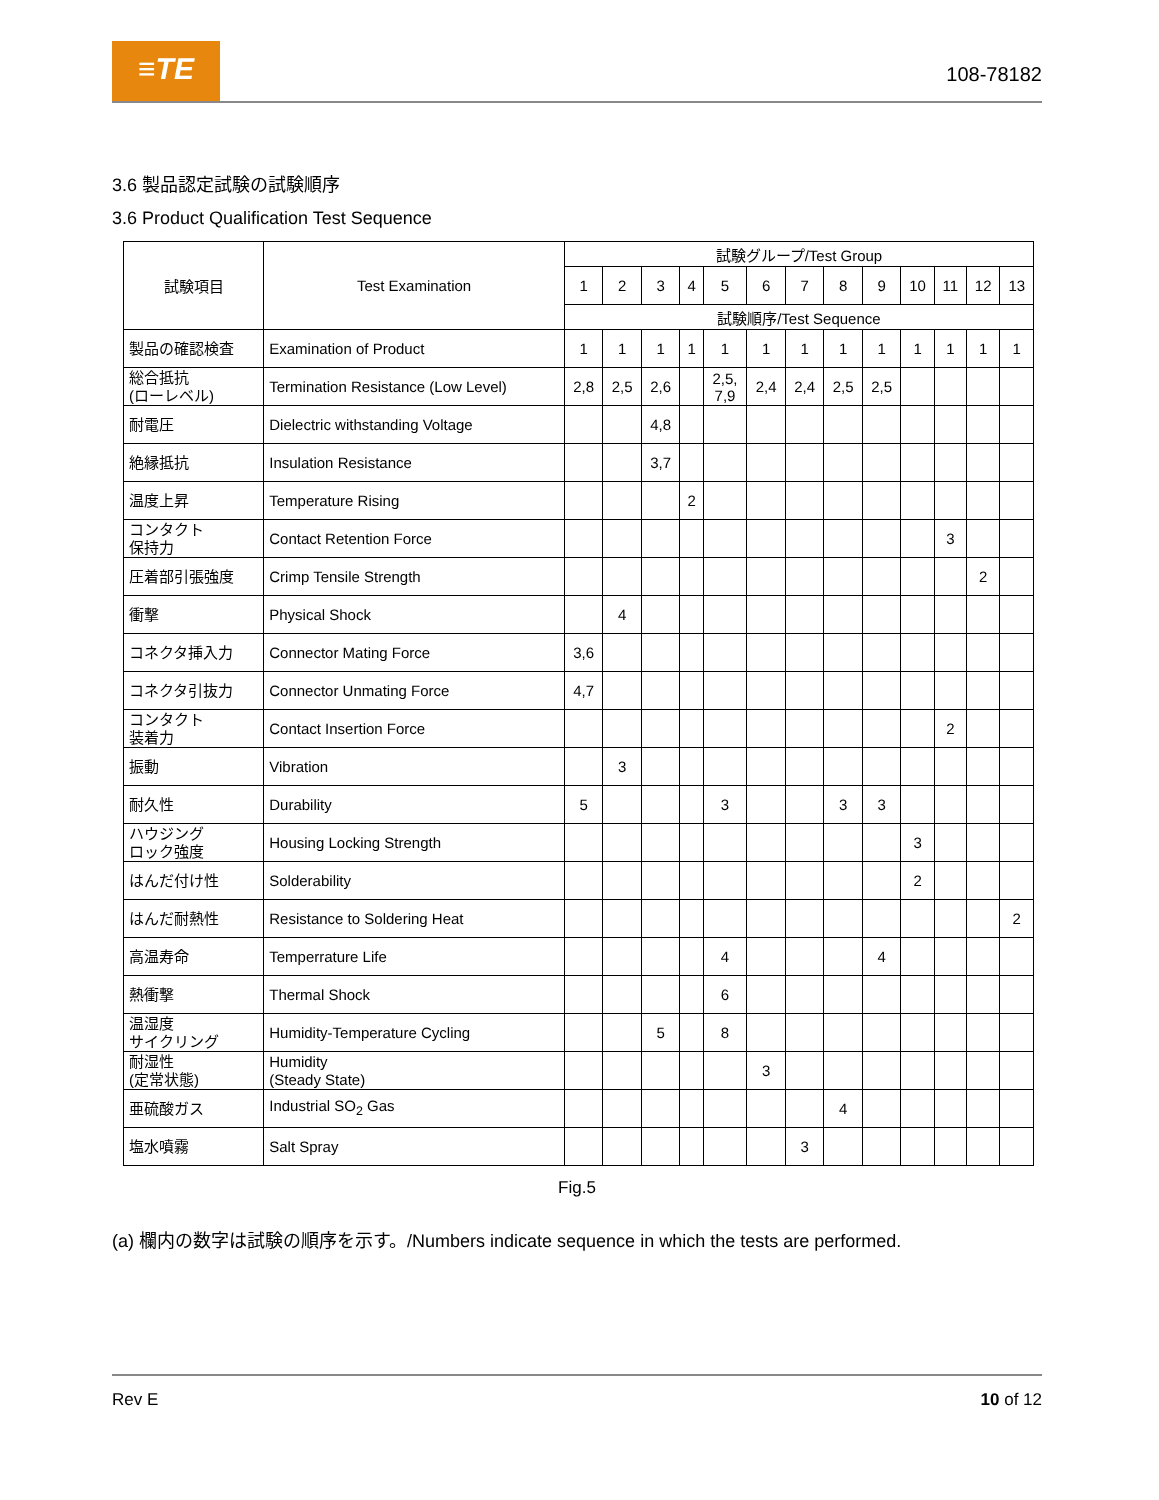≡TE 108-78182
3.6 製品認定試験の試験順序
3.6 Product Qualification Test Sequence
| 試験項目 | Test Examination | 試験グループ/Test Group | | | | | | | | | | | | |
| --- | --- | --- | --- | --- | --- | --- | --- | --- | --- | --- | --- | --- | --- | --- |
| | | 1 | 2 | 3 | 4 | 5 | 6 | 7 | 8 | 9 | 10 | 11 | 12 | 13 |
| | | 試験順序/Test Sequence | | | | | | | | | | | | |
| 製品の確認検査 | Examination of Product | 1 | 1 | 1 | 1 | 1 | 1 | 1 | 1 | 1 | 1 | 1 | 1 | 1 |
| 総合抵抗 (ローレベル) | Termination Resistance (Low Level) | 2,8 | 2,5 | 2,6 | | 2,5, 7,9 | 2,4 | 2,4 | 2,5 | 2,5 | | | | |
| 耐電圧 | Dielectric withstanding Voltage | | | 4,8 | | | | | | | | | | |
| 絶縁抵抗 | Insulation Resistance | | | 3,7 | | | | | | | | | | |
| 温度上昇 | Temperature Rising | | | | 2 | | | | | | | | | |
| コンタクト 保持力 | Contact Retention Force | | | | | | | | | | | 3 | | |
| 圧着部引張強度 | Crimp Tensile Strength | | | | | | | | | | | | 2 | |
| 衝撃 | Physical Shock | | 4 | | | | | | | | | | | |
| コネクタ挿入力 | Connector Mating Force | 3,6 | | | | | | | | | | | | |
| コネクタ引抜力 | Connector Unmating Force | 4,7 | | | | | | | | | | | | |
| コンタクト 装着力 | Contact Insertion Force | | | | | | | | | | | 2 | | |
| 振動 | Vibration | | 3 | | | | | | | | | | | |
| 耐久性 | Durability | 5 | | | | 3 | | | 3 | 3 | | | | |
| ハウジング ロック強度 | Housing Locking Strength | | | | | | | | | | 3 | | | |
| はんだ付け性 | Solderability | | | | | | | | | | 2 | | | |
| はんだ耐熱性 | Resistance to Soldering Heat | | | | | | | | | | | | | 2 |
| 高温寿命 | Temperrature Life | | | | | 4 | | | | 4 | | | | |
| 熱衝撃 | Thermal Shock | | | | | 6 | | | | | | | | |
| 温湿度 サイクリング | Humidity-Temperature Cycling | | | 5 | | 8 | | | | | | | | |
| 耐湿性 (定常状態) | Humidity (Steady State) | | | | | | 3 | | | | | | | |
| 亜硫酸ガス | Industrial SO<sub>2</sub> Gas | | | | | | | | 4 | | | | | |
| 塩水噴霧 | Salt Spray | | | | | | | 3 | | | | | | |
Fig.5
(a) 欄内の数字は試験の順序を示す。/Numbers indicate sequence in which the tests are performed.
Rev E 10 of 12